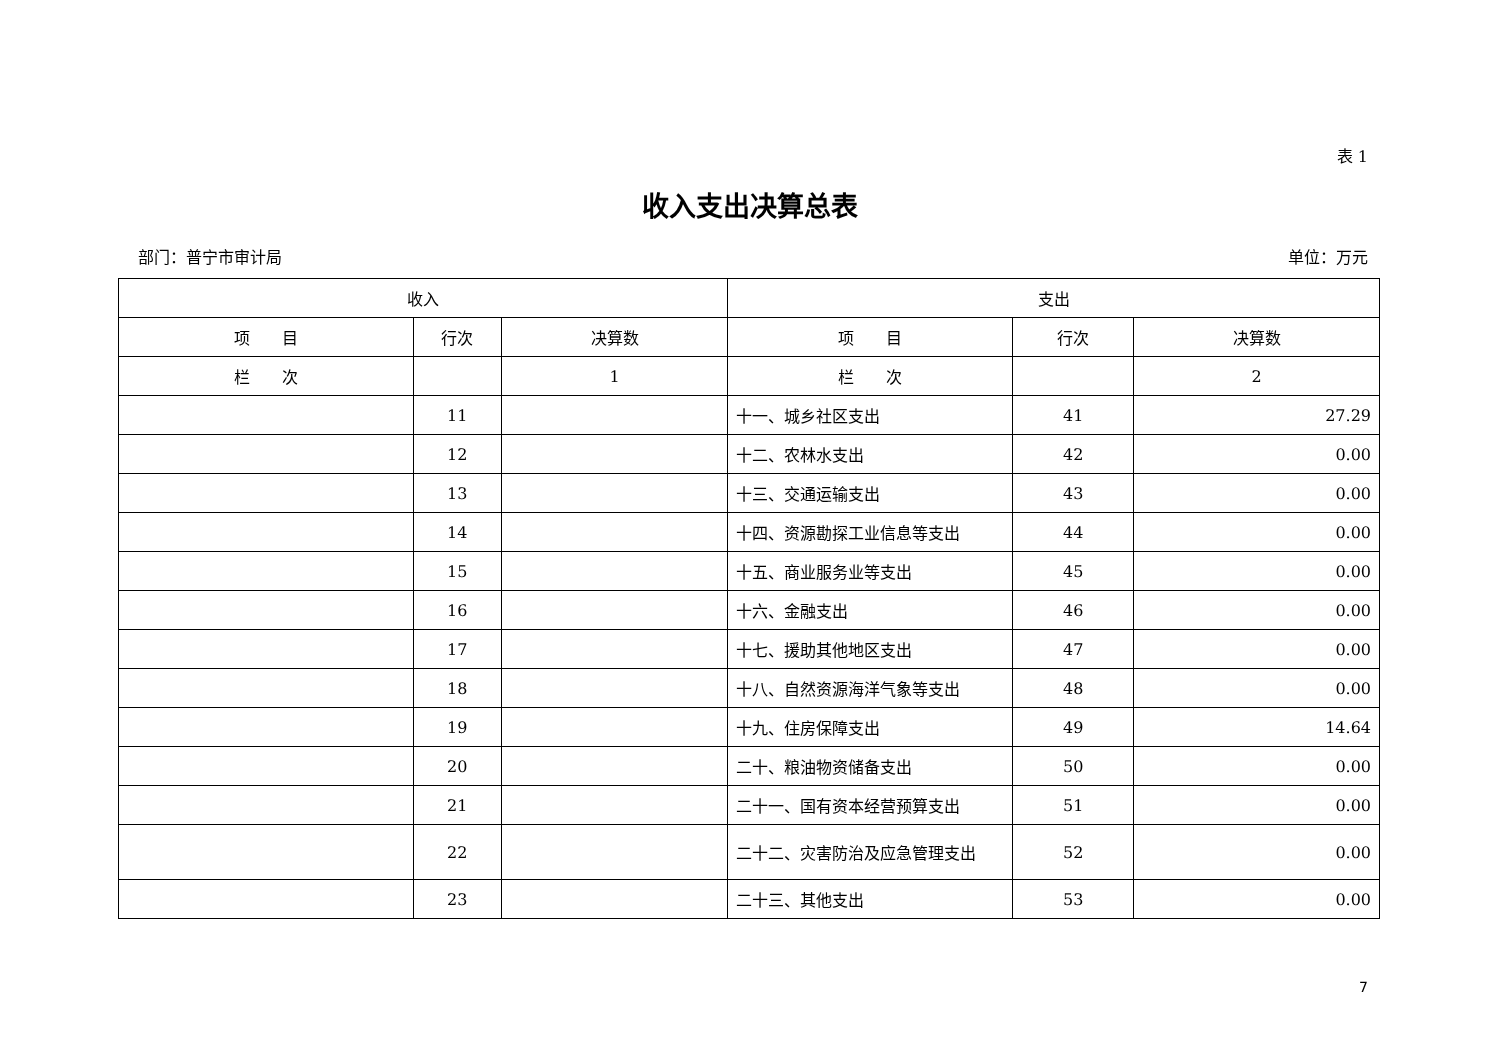表 1
收入支出决算总表
部门：普宁市审计局 单位：万元
| 收入 | | | 支出 | | |
| --- | --- | --- | --- | --- | --- |
| 项 目 | 行次 | 决算数 | 项 目 | 行次 | 决算数 |
| 栏 次 | | 1 | 栏 次 | | 2 |
| | 11 | | 十一、城乡社区支出 | 41 | 27.29 |
| | 12 | | 十二、农林水支出 | 42 | 0.00 |
| | 13 | | 十三、交通运输支出 | 43 | 0.00 |
| | 14 | | 十四、资源勘探工业信息等支出 | 44 | 0.00 |
| | 15 | | 十五、商业服务业等支出 | 45 | 0.00 |
| | 16 | | 十六、金融支出 | 46 | 0.00 |
| | 17 | | 十七、援助其他地区支出 | 47 | 0.00 |
| | 18 | | 十八、自然资源海洋气象等支出 | 48 | 0.00 |
| | 19 | | 十九、住房保障支出 | 49 | 14.64 |
| | 20 | | 二十、粮油物资储备支出 | 50 | 0.00 |
| | 21 | | 二十一、国有资本经营预算支出 | 51 | 0.00 |
| | 22 | | 二十二、灾害防治及应急管理支出 | 52 | 0.00 |
| | 23 | | 二十三、其他支出 | 53 | 0.00 |
7